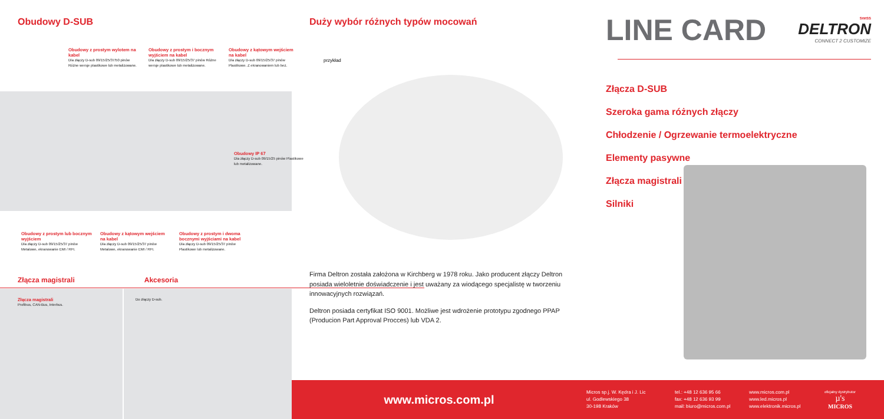Obudowy D-SUB
Obudowy z prostym wylotem na kabel
Dla złączy D-sub 09/15/25/37/50 pinów Różne wersje plastikowe lub metalizowane.
Obudowy z prostym i bocznym wyjściem na kabel
Dla złączy D-sub 09/15/25/37 pinów Różne wersje plastikowe lub metalizowane.
Obudowy z kątowym wejściem na kabel
Dla złączy D-sub 09/15/25/37 pinów Plastikowe. Z ekranowaniem lub bez.
Obudowy IP 67
Dla złączy D-sub 09/15/25 pinów Plastikowe lub metalizowane.
Obudowy z prostym lub bocznym wyjściem
Dla złączy D-sub 09/15/25/37 pinów Metalowe, ekranowanie EMI / RFI.
Obudowy z kątowym wejściem na kabel
Dla złączy D-sub 09/15/25/37 pinów Metalowe, ekranowanie EMI / RFI.
Obudowy z prostym i dwoma bocznymi wyjściami na kabel
Dla złączy D-sub 09/15/25/37 pinów Plastikowe lub metalizowane.
Złącza magistrali Akcesoria
Złącza magistrali
Profibus, CAN-Bus, Interbus.
Do złączy D-sub.
Duży wybór różnych typów mocowań
przykład
Firma Deltron została założona w Kirchberg w 1978 roku. Jako producent złączy Deltron posiada wieloletnie doświadczenie i jest uważany za wiodącego specjalistę w tworzeniu innowacyjnych rozwiązań.
Deltron posiada certyfikat ISO 9001. Możliwe jest wdrożenie prototypu zgodnego PPAP (Producion Part Approval Procces) lub VDA 2.
LINE CARD
SWISS
DELTRON
CONNECT 2 CUSTOMIZE
Złącza D-SUB
Szeroka gama różnych złączy
Chłodzenie / Ogrzewanie termoelektryczne
Elementy pasywne
Złącza magistrali
Silniki
www.micros.com.pl
Micros sp.j. W. Kędra i J. Lic
ul. Godlewskiego 38
30-198 Kraków
tel.: +48 12 636 95 66
fax: +48 12 636 93 99
mail: biuro@micros.com.pl
www.micros.com.pl
www.led.micros.pl
www.elektronik.micros.pl
oficjalny dystrybutor
µ's
MICROS